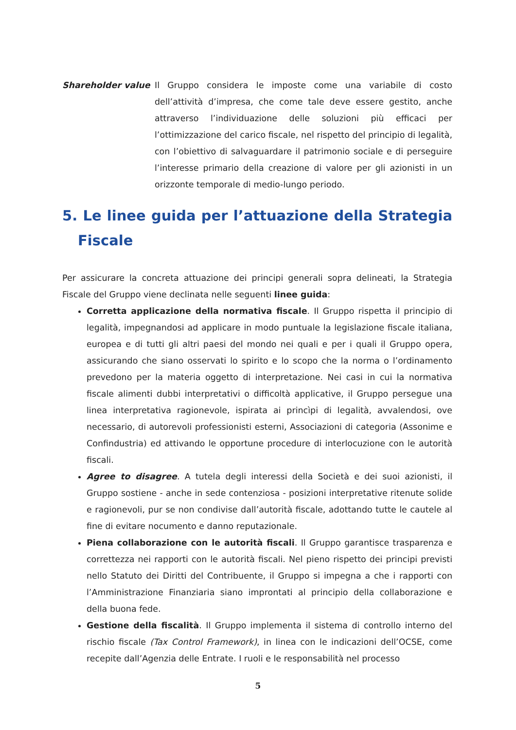Shareholder value Il Gruppo considera le imposte come una variabile di costo dell’attività d’impresa, che come tale deve essere gestito, anche attraverso l’individuazione delle soluzioni più efficaci per l’ottimizzazione del carico fiscale, nel rispetto del principio di legalità, con l’obiettivo di salvaguardare il patrimonio sociale e di perseguire l’interesse primario della creazione di valore per gli azionisti in un orizzonte temporale di medio-lungo periodo.
5. Le linee guida per l’attuazione della Strategia Fiscale
Per assicurare la concreta attuazione dei principi generali sopra delineati, la Strategia Fiscale del Gruppo viene declinata nelle seguenti linee guida:
Corretta applicazione della normativa fiscale. Il Gruppo rispetta il principio di legalità, impegnandosi ad applicare in modo puntuale la legislazione fiscale italiana, europea e di tutti gli altri paesi del mondo nei quali e per i quali il Gruppo opera, assicurando che siano osservati lo spirito e lo scopo che la norma o l’ordinamento prevedono per la materia oggetto di interpretazione. Nei casi in cui la normativa fiscale alimenti dubbi interpretativi o difficoltà applicative, il Gruppo persegue una linea interpretativa ragionevole, ispirata ai princìpi di legalità, avvalendosi, ove necessario, di autorevoli professionisti esterni, Associazioni di categoria (Assonime e Confindustria) ed attivando le opportune procedure di interlocuzione con le autorità fiscali.
Agree to disagree. A tutela degli interessi della Società e dei suoi azionisti, il Gruppo sostiene - anche in sede contenziosa - posizioni interpretative ritenute solide e ragionevoli, pur se non condivise dall’autorità fiscale, adottando tutte le cautele al fine di evitare nocumento e danno reputazionale.
Piena collaborazione con le autorità fiscali. Il Gruppo garantisce trasparenza e correttezza nei rapporti con le autorità fiscali. Nel pieno rispetto dei principi previsti nello Statuto dei Diritti del Contribuente, il Gruppo si impegna a che i rapporti con l’Amministrazione Finanziaria siano improntati al principio della collaborazione e della buona fede.
Gestione della fiscalità. Il Gruppo implementa il sistema di controllo interno del rischio fiscale (Tax Control Framework), in linea con le indicazioni dell’OCSE, come recepite dall’Agenzia delle Entrate. I ruoli e le responsabilità nel processo
5